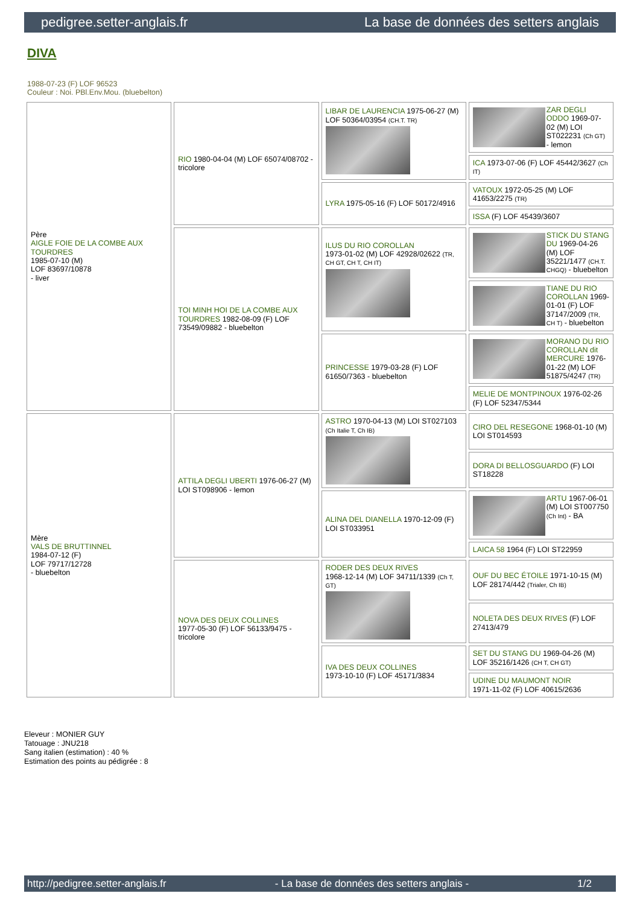pedigree.setter-anglais.fr La base de données des setters anglais
DIVA
1988-07-23 (F) LOF 96523
Couleur : Noi. PBl.Env.Mou. (bluebelton)
| Père AIGLE FOIE DE LA COMBE AUX TOURDRES 1985-07-10 (M) LOF 83697/10878 - liver | RIO 1980-04-04 (M) LOF 65074/08702 - tricolore | LIBAR DE LAURENCIA 1975-06-27 (M) LOF 50364/03954 (CH.T. TR) | ZAR DEGLI ODDO 1969-07-02 (M) LOI ST022231 (Ch GT) - lemon |
| | | | ICA 1973-07-06 (F) LOF 45442/3627 (Ch IT) |
| | | LYRA 1975-05-16 (F) LOF 50172/4916 | VATOUX 1972-05-25 (M) LOF 41653/2275 (TR) |
| | | | ISSA (F) LOF 45439/3607 |
| | TOI MINH HOI DE LA COMBE AUX TOURDRES 1982-08-09 (F) LOF 73549/09882 - bluebelton | ILUS DU RIO COROLLAN 1973-01-02 (M) LOF 42928/02622 (TR, CH GT, CH T, CH IT) | STICK DU STANG DU 1969-04-26 (M) LOF 35221/1477 (CH.T. CHGQ) - bluebelton |
| | | | TIANE DU RIO COROLLAN 1969-01-01 (F) LOF 37147/2009 (TR, CH T) - bluebelton |
| | | PRINCESSE 1979-03-28 (F) LOF 61650/7363 - bluebelton | MORANO DU RIO COROLLAN dit MERCURE 1976-01-22 (M) LOF 51875/4247 (TR) |
| | | | MELIE DE MONTPINOUX 1976-02-26 (F) LOF 52347/5344 |
| Mère VALS DE BRUTTINNEL 1984-07-12 (F) LOF 79717/12728 - bluebelton | ATTILA DEGLI UBERTI 1976-06-27 (M) LOI ST098906 - lemon | ASTRO 1970-04-13 (M) LOI ST027103 (Ch Italie T, Ch IB) | CIRO DEL RESEGONE 1968-01-10 (M) LOI ST014593 |
| | | | DORA DI BELLOSGUARDO (F) LOI ST18228 |
| | | ALINA DEL DIANELLA 1970-12-09 (F) LOI ST033951 | ARTU 1967-06-01 (M) LOI ST007750 (Ch Int) - BA |
| | | | LAICA 58 1964 (F) LOI ST22959 |
| | NOVA DES DEUX COLLINES 1977-05-30 (F) LOF 56133/9475 - tricolore | RODER DES DEUX RIVES 1968-12-14 (M) LOF 34711/1339 (Ch T, GT) | OUF DU BEC ÉTOILE 1971-10-15 (M) LOF 28174/442 (Trialer, Ch IB) |
| | | | NOLETA DES DEUX RIVES (F) LOF 27413/479 |
| | | IVA DES DEUX COLLINES 1973-10-10 (F) LOF 45171/3834 | SET DU STANG DU 1969-04-26 (M) LOF 35216/1426 (CH T, CH GT) |
| | | | UDINE DU MAUMONT NOIR 1971-11-02 (F) LOF 40615/2636 |
Eleveur : MONIER GUY
Tatouage : JNU218
Sang italien (estimation) : 40 %
Estimation des points au pédigrée : 8
http://pedigree.setter-anglais.fr - La base de données des setters anglais - 1/2